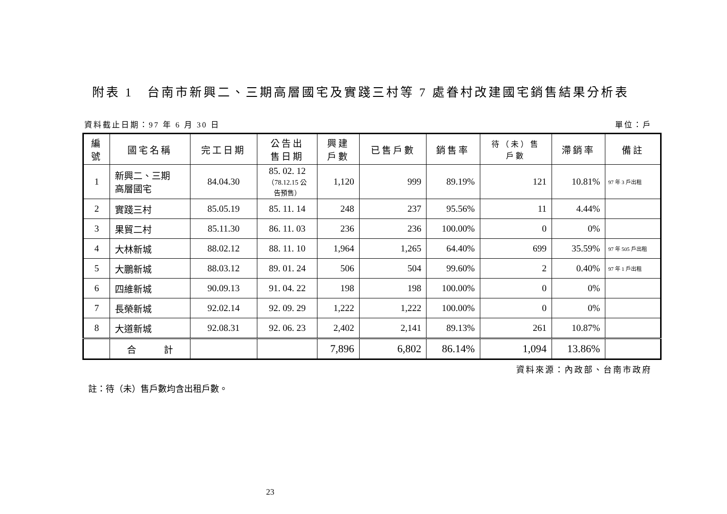附表 1　台南市新興二、三期高層國宅及實踐三村等 7 處眷村改建國宅銷售結果分析表
資料截止日期：97 年 6 月 30 日 單位：戶
| 編 號 | 國宅名稱 | 完工日期 | 公告出 售日期 | 興建 戶數 | 已售戶數 | 銷售率 | 待（未）售 戶數 | 滯銷率 | 備註 |
| --- | --- | --- | --- | --- | --- | --- | --- | --- | --- |
| 1 | 新興二、三期 高層國宅 | 84.04.30 | 85. 02. 12 （78.12.15 公 告預售） | 1,120 | 999 | 89.19% | 121 | 10.81% | 97 年 3 戶出租 |
| 2 | 實踐三村 | 85.05.19 | 85. 11. 14 | 248 | 237 | 95.56% | 11 | 4.44% | |
| 3 | 果貿二村 | 85.11.30 | 86. 11. 03 | 236 | 236 | 100.00% | 0 | 0% | |
| 4 | 大林新城 | 88.02.12 | 88. 11. 10 | 1,964 | 1,265 | 64.40% | 699 | 35.59% | 97 年 505 戶出租 |
| 5 | 大鵬新城 | 88.03.12 | 89. 01. 24 | 506 | 504 | 99.60% | 2 | 0.40% | 97 年 1 戶出租 |
| 6 | 四維新城 | 90.09.13 | 91. 04. 22 | 198 | 198 | 100.00% | 0 | 0% | |
| 7 | 長榮新城 | 92.02.14 | 92. 09. 29 | 1,222 | 1,222 | 100.00% | 0 | 0% | |
| 8 | 大道新城 | 92.08.31 | 92. 06. 23 | 2,402 | 2,141 | 89.13% | 261 | 10.87% | |
| | 合 計 | | | 7,896 | 6,802 | 86.14% | 1,094 | 13.86% | |
資料來源：內政部、台南市政府
註：待（未）售戶數均含出租戶數。
23